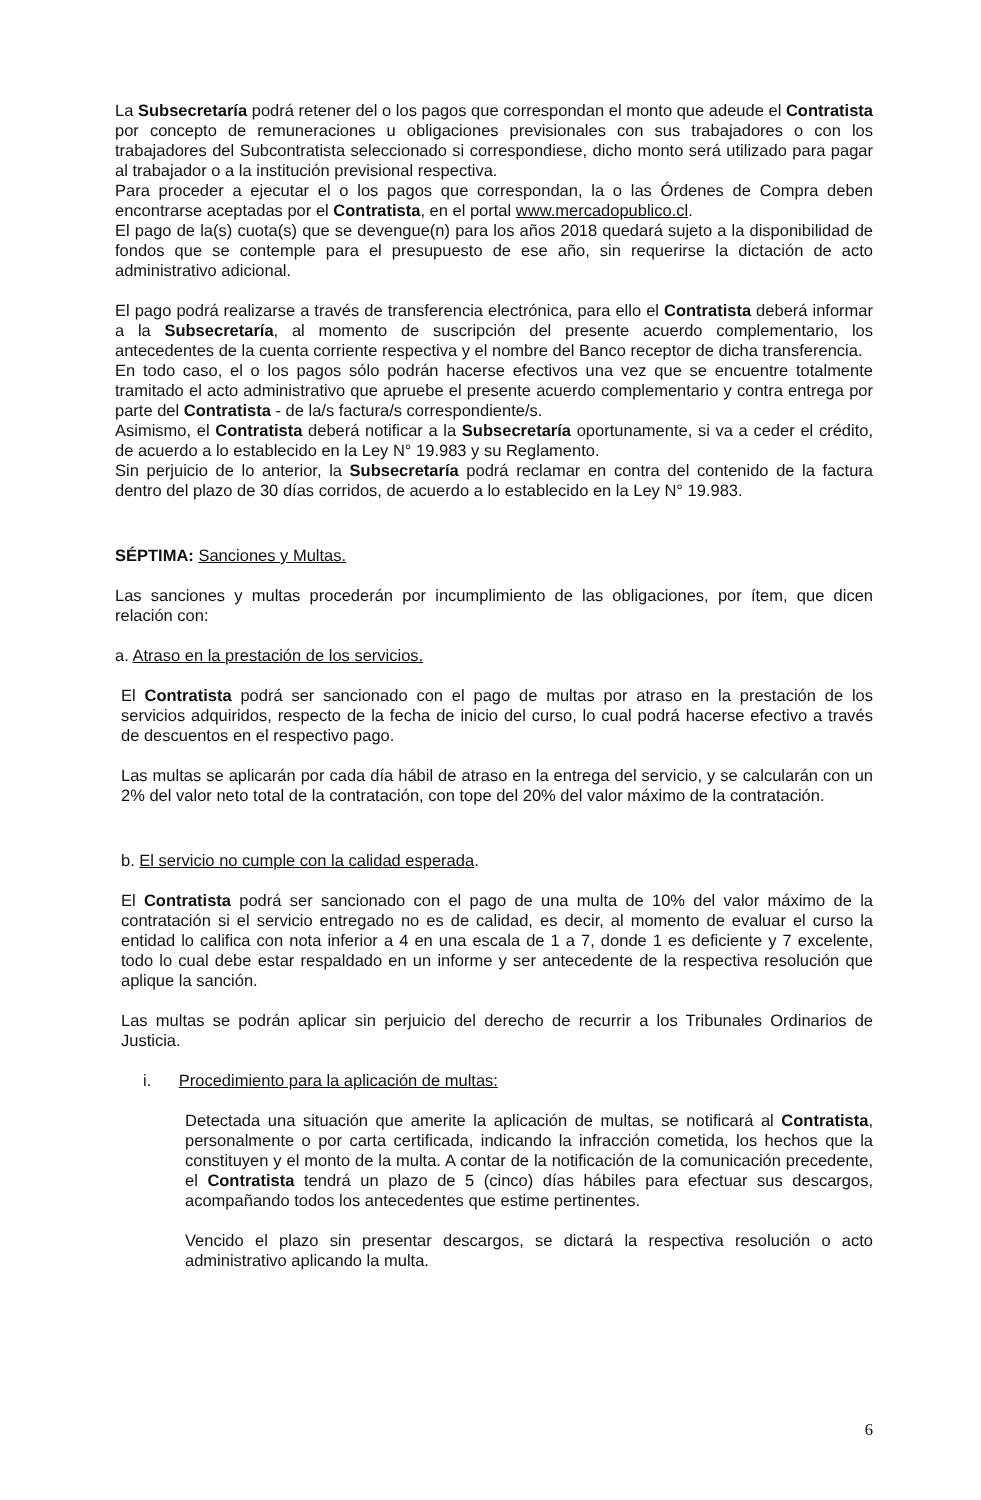La Subsecretaría podrá retener del o los pagos que correspondan el monto que adeude el Contratista por concepto de remuneraciones u obligaciones previsionales con sus trabajadores o con los trabajadores del Subcontratista seleccionado si correspondiese, dicho monto será utilizado para pagar al trabajador o a la institución previsional respectiva.
Para proceder a ejecutar el o los pagos que correspondan, la o las Órdenes de Compra deben encontrarse aceptadas por el Contratista, en el portal www.mercadopublico.cl.
El pago de la(s) cuota(s) que se devengue(n) para los años 2018 quedará sujeto a la disponibilidad de fondos que se contemple para el presupuesto de ese año, sin requerirse la dictación de acto administrativo adicional.
El pago podrá realizarse a través de transferencia electrónica, para ello el Contratista deberá informar a la Subsecretaría, al momento de suscripción del presente acuerdo complementario, los antecedentes de la cuenta corriente respectiva y el nombre del Banco receptor de dicha transferencia.
En todo caso, el o los pagos sólo podrán hacerse efectivos una vez que se encuentre totalmente tramitado el acto administrativo que apruebe el presente acuerdo complementario y contra entrega por parte del Contratista - de la/s factura/s correspondiente/s.
Asimismo, el Contratista deberá notificar a la Subsecretaría oportunamente, si va a ceder el crédito, de acuerdo a lo establecido en la Ley N° 19.983 y su Reglamento.
Sin perjuicio de lo anterior, la Subsecretaría podrá reclamar en contra del contenido de la factura dentro del plazo de 30 días corridos, de acuerdo a lo establecido en la Ley N° 19.983.
SÉPTIMA: Sanciones y Multas.
Las sanciones y multas procederán por incumplimiento de las obligaciones, por ítem, que dicen relación con:
a. Atraso en la prestación de los servicios.
El Contratista podrá ser sancionado con el pago de multas por atraso en la prestación de los servicios adquiridos, respecto de la fecha de inicio del curso, lo cual podrá hacerse efectivo a través de descuentos en el respectivo pago.
Las multas se aplicarán por cada día hábil de atraso en la entrega del servicio, y se calcularán con un 2% del valor neto total de la contratación, con tope del 20% del valor máximo de la contratación.
b. El servicio no cumple con la calidad esperada.
El Contratista podrá ser sancionado con el pago de una multa de 10% del valor máximo de la contratación si el servicio entregado no es de calidad, es decir, al momento de evaluar el curso la entidad lo califica con nota inferior a 4 en una escala de 1 a 7, donde 1 es deficiente y 7 excelente, todo lo cual debe estar respaldado en un informe y ser antecedente de la respectiva resolución que aplique la sanción.
Las multas se podrán aplicar sin perjuicio del derecho de recurrir a los Tribunales Ordinarios de Justicia.
i. Procedimiento para la aplicación de multas:
Detectada una situación que amerite la aplicación de multas, se notificará al Contratista, personalmente o por carta certificada, indicando la infracción cometida, los hechos que la constituyen y el monto de la multa. A contar de la notificación de la comunicación precedente, el Contratista tendrá un plazo de 5 (cinco) días hábiles para efectuar sus descargos, acompañando todos los antecedentes que estime pertinentes.
Vencido el plazo sin presentar descargos, se dictará la respectiva resolución o acto administrativo aplicando la multa.
6